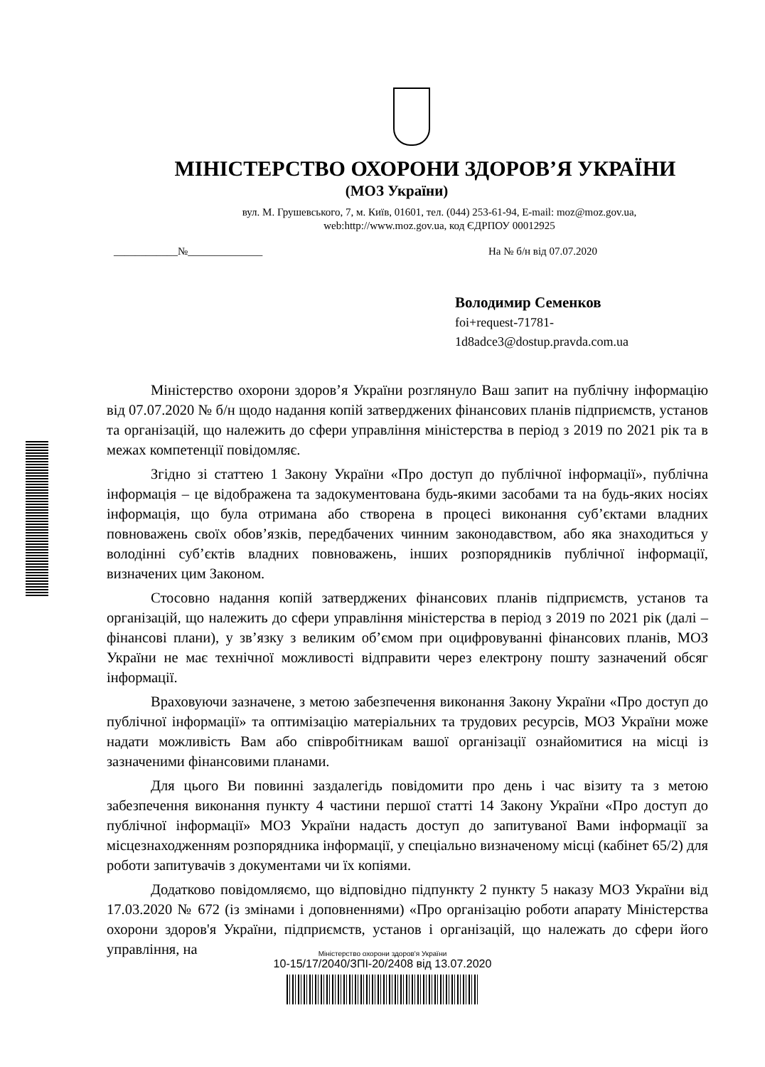МІНІСТЕРСТВО ОХОРОНИ ЗДОРОВ’Я УКРАЇНИ
(МОЗ України)
вул. М. Грушевського, 7, м. Київ, 01601, тел. (044) 253-61-94, E-mail: moz@moz.gov.ua,
web:http://www.moz.gov.ua, код ЄДРПОУ 00012925
____________№______________ На № б/н від 07.07.2020
Володимир Семенков
foi+request-71781-
1d8adce3@dostup.pravda.com.ua
Міністерство охорони здоров’я України розглянуло Ваш запит на публічну інформацію від 07.07.2020 № б/н щодо надання копій затверджених фінансових планів підприємств, установ та організацій, що належить до сфери управління міністерства в період з 2019 по 2021 рік та в межах компетенції повідомляє.
Згідно зі статтею 1 Закону України «Про доступ до публічної інформації», публічна інформація – це відображена та задокументована будь-якими засобами та на будь-яких носіях інформація, що була отримана або створена в процесі виконання суб’єктами владних повноважень своїх обов’язків, передбачених чинним законодавством, або яка знаходиться у володінні суб’єктів владних повноважень, інших розпорядників публічної інформації, визначених цим Законом.
Стосовно надання копій затверджених фінансових планів підприємств, установ та організацій, що належить до сфери управління міністерства в період з 2019 по 2021 рік (далі – фінансові плани), у зв’язку з великим об’ємом при оцифровуванні фінансових планів, МОЗ України не має технічної можливості відправити через електрону пошту зазначений обсяг інформації.
Враховуючи зазначене, з метою забезпечення виконання Закону України «Про доступ до публічної інформації» та оптимізацію матеріальних та трудових ресурсів, МОЗ України може надати можливість Вам або співробітникам вашої організації ознайомитися на місці із зазначеними фінансовими планами.
Для цього Ви повинні заздалегідь повідомити про день і час візиту та з метою забезпечення виконання пункту 4 частини першої статті 14 Закону України «Про доступ до публічної інформації» МОЗ України надасть доступ до запитуваної Вами інформації за місцезнаходженням розпорядника інформації, у спеціально визначеному місці (кабінет 65/2) для роботи запитувачів з документами чи їх копіями.
Додатково повідомляємо, що відповідно підпункту 2 пункту 5 наказу МОЗ України від 17.03.2020 № 672 (із змінами і доповненнями) «Про організацію роботи апарату Міністерства охорони здоров'я України, підприємств, установ і організацій, що належать до сфери його управління, на
Міністерство охорони здоров'я України
10-15/17/2040/ЗПІ-20/2408 від 13.07.2020